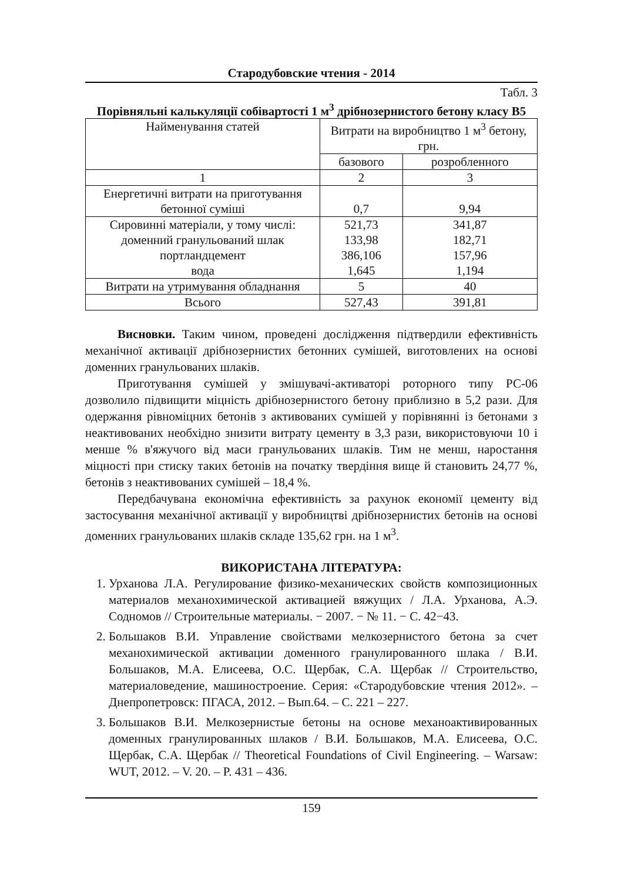Стародубовские чтения - 2014
Табл. 3
Порівняльні калькуляції собівартості 1 м<sup>3</sup> дрібнозернистого бетону класу В5
| Найменування статей | Витрати на виробництво 1 м<sup>3</sup> бетону, грн. | |
| | базового | розробленного |
| 1 | 2 | 3 |
| Енергетичні витрати на приготування бетонної суміші | 0,7 | 9,94 |
| Сировинні матеріали, у тому числі: доменний гранульований шлак портландцемент вода | 521,73 133,98 386,106 1,645 | 341,87 182,71 157,96 1,194 |
| Витрати на утримування обладнання | 5 | 40 |
| Всього | 527,43 | 391,81 |
Висновки. Таким чином, проведені дослідження підтвердили ефективність механічної активації дрібнозернистих бетонних сумішей, виготовлених на основі доменних гранульованих шлаків.
Приготування сумішей у змішувачі-активаторі роторного типу РС-06 дозволило підвищити міцність дрібнозернистого бетону приблизно в 5,2 рази. Для одержання рівноміцних бетонів з активованих сумішей у порівнянні із бетонами з неактивованих необхідно знизити витрату цементу в 3,3 рази, використовуючи 10 і менше % в'яжучого від маси гранульованих шлаків. Тим не менш, наростання міцності при стиску таких бетонів на початку твердіння вище й становить 24,77 %, бетонів з неактивованих сумішей – 18,4 %.
Передбачувана економічна ефективність за рахунок економії цементу від застосування механічної активації у виробництві дрібнозернистих бетонів на основі доменних гранульованих шлаків складе 135,62 грн. на 1 м<sup>3</sup>.
ВИКОРИСТАНА ЛІТЕРАТУРА:
1. Урханова Л.А. Регулирование физико-механических свойств композиционных материалов механохимической активацией вяжущих / Л.А. Урханова, А.Э. Содномов // Строительные материалы. − 2007. − № 11. − С. 42−43.
2. Большаков В.И. Управление свойствами мелкозернистого бетона за счет механохимической активации доменного гранулированного шлака / В.И. Большаков, М.А. Елисеева, О.С. Щербак, С.А. Щербак // Строительство, материаловедение, машиностроение. Серия: «Стародубовские чтения 2012». – Днепропетровск: ПГАСА, 2012. – Вып.64. – С. 221 – 227.
3. Большаков В.И. Мелкозернистые бетоны на основе механоактивированных доменных гранулированных шлаков / В.И. Большаков, М.А. Елисеева, О.С. Щербак, С.А. Щербак // Theoretical Foundations of Civil Engineering. – Warsaw: WUT, 2012. – V. 20. – P. 431 – 436.
159